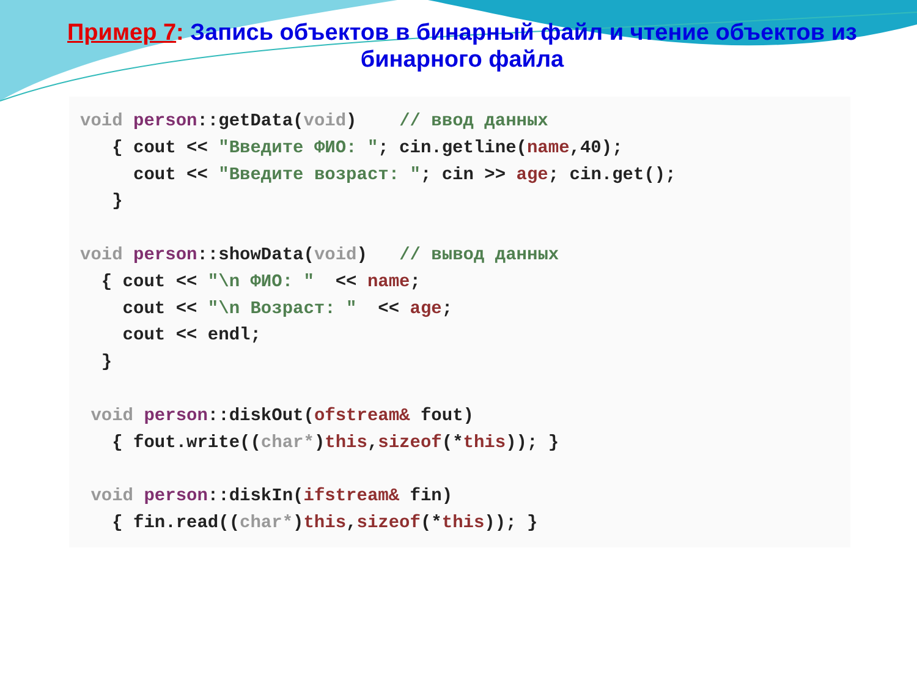Пример 7: Запись объектов в бинарный файл и чтение объектов из бинарного файла
void person::getData(void)    // ввод данных
   { cout << "Введите ФИО: "; cin.getline(name,40);
     cout << "Введите возраст: "; cin >> age; cin.get();
   }

void person::showData(void)   // вывод данных
  { cout << "\n ФИО: "  << name;
    cout << "\n Возраст: "  << age;
    cout << endl;
  }

 void person::diskOut(ofstream& fout)
   { fout.write((char*)this,sizeof(*this)); }

 void person::diskIn(ifstream& fin)
   { fin.read((char*)this,sizeof(*this)); }